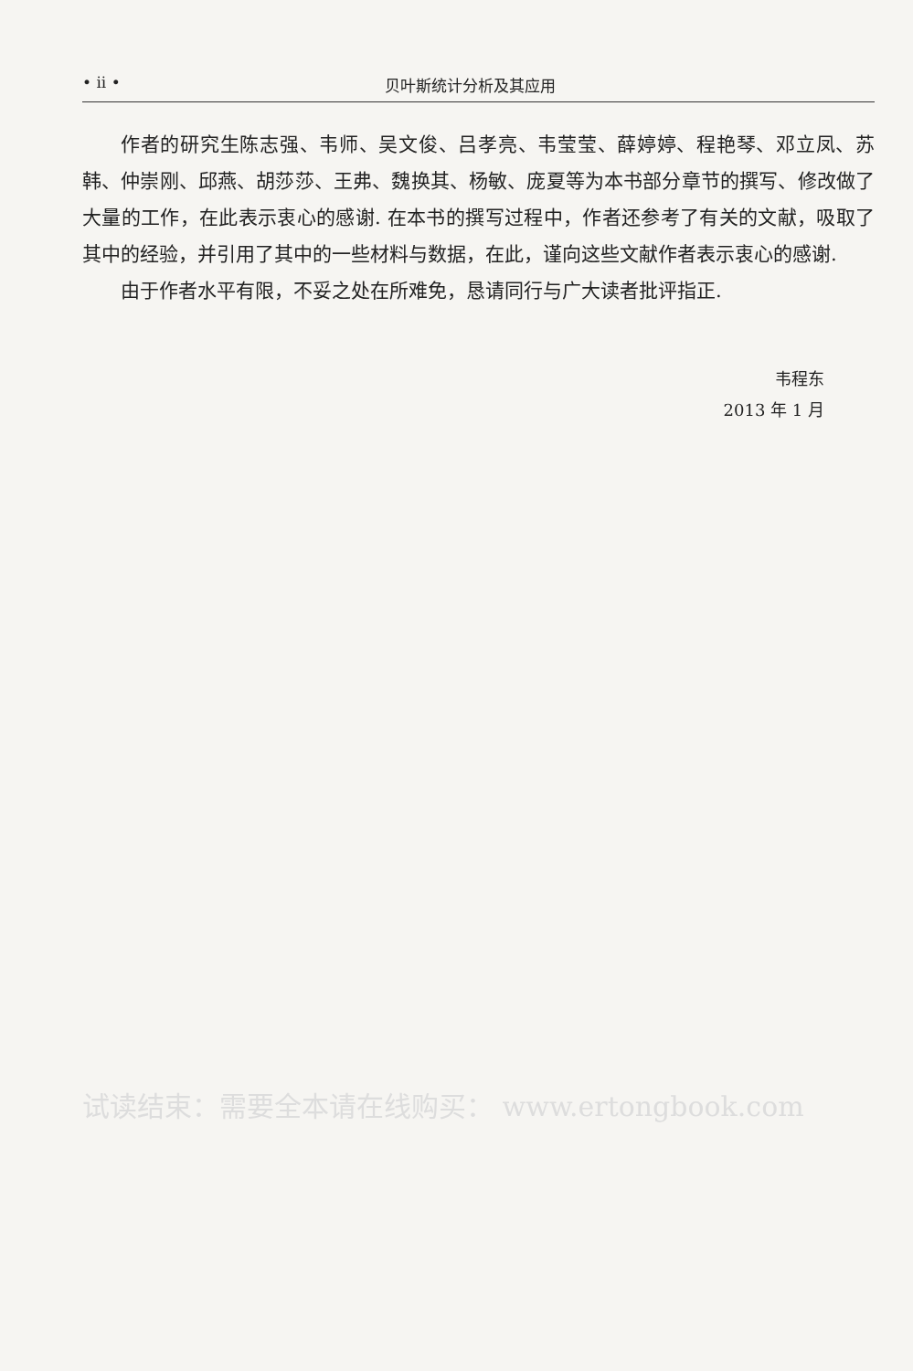• ii • 贝叶斯统计分析及其应用
作者的研究生陈志强、韦师、吴文俊、吕孝亮、韦莹莹、薛婷婷、程艳琴、邓立凤、苏韩、仲崇刚、邱燕、胡莎莎、王弗、魏换其、杨敏、庞夏等为本书部分章节的撰写、修改做了大量的工作，在此表示衷心的感谢. 在本书的撰写过程中，作者还参考了有关的文献，吸取了其中的经验，并引用了其中的一些材料与数据，在此，谨向这些文献作者表示衷心的感谢.
由于作者水平有限，不妥之处在所难免，恳请同行与广大读者批评指正.
韦程东
2013 年 1 月
试读结束：需要全本请在线购买： www.ertongbook.com